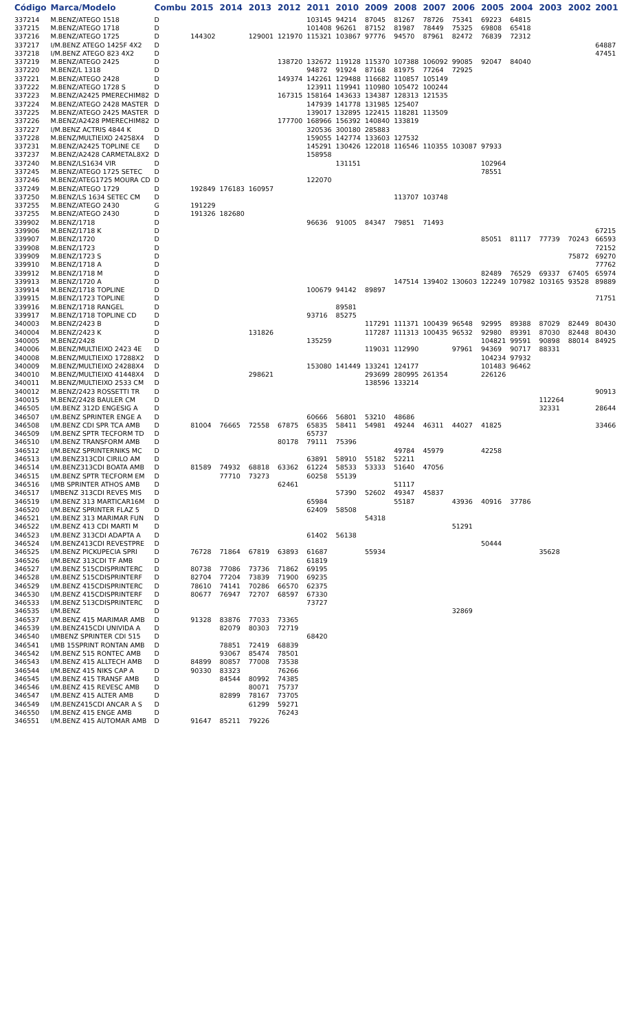| Código | Marca/Modelo | Combu | 2015 | 2014 | 2013 | 2012 | 2011 | 2010 | 2009 | 2008 | 2007 | 2006 | 2005 | 2004 | 2003 | 2002 | 2001 |
| --- | --- | --- | --- | --- | --- | --- | --- | --- | --- | --- | --- | --- | --- | --- | --- | --- | --- |
| 337214 | M.BENZ/ATEGO 1518 | D | | | | | 103145 | 94214 | 87045 | 81267 | 78726 | 75341 | 69223 | 64815 | | | |
| 337215 | M.BENZ/ATEGO 1718 | D | | | | | 101408 | 96261 | 87152 | 81987 | 78449 | 75325 | 69808 | 65418 | | | |
| 337216 | M.BENZ/ATEGO 1725 | D | 144302 | | 129001 | 121970 | 115321 | 103867 | 97776 | 94570 | 87961 | 82472 | 76839 | 72312 | | | |
| 337217 | I/M.BENZ ATEGO 1425F 4X2 | D | | | | | | | | | | | | | | | 64887 |
| 337218 | I/M.BENZ ATEGO 823 4X2 | D | | | | | | | | | | | | | | | 47451 |
| 337219 | M.BENZ/ATEGO 2425 | D | | | | 138720 | 132672 | 119128 | 115370 | 107388 | 106092 | 99085 | 92047 | 84040 | | | |
| 337220 | M.BENZ/L 1318 | D | | | | | 94872 | 91924 | 87168 | 81975 | 77264 | 72925 | | | | | |
| 337221 | M.BENZ/ATEGO 2428 | D | | | | 149374 | 142261 | 129488 | 116682 | 110857 | 105149 | | | | | | |
| 337222 | M.BENZ/ATEGO 1728 S | D | | | | | 123911 | 119941 | 110980 | 105472 | 100244 | | | | | | |
| 337223 | M.BENZ/A2425 PMERECHIM82 | D | | | | 167315 | 158164 | 143633 | 134387 | 128313 | 121535 | | | | | | |
| 337224 | M.BENZ/ATEGO 2428 MASTER | D | | | | | 147939 | 141778 | 131985 | 125407 | | | | | | | |
| 337225 | M.BENZ/ATEGO 2425 MASTER | D | | | | | 139017 | 132895 | 122415 | 118281 | 113509 | | | | | | |
| 337226 | M.BENZ/A2428 PMERECHIM82 | D | | | | 177700 | 168966 | 156392 | 140840 | 133819 | | | | | | | |
| 337227 | I/M.BENZ ACTRIS 4844 K | D | | | | | 320536 | 300180 | 285883 | | | | | | | | |
| 337228 | M.BENZ/MULTIEIXO 24258X4 | D | | | | | 159055 | 142774 | 133603 | 127532 | | | | | | | |
| 337231 | M.BENZ/A2425 TOPLINE CE | D | | | | | 145291 | 130426 | 122018 | 116546 | 110355 | 103087 | 97933 | | | | |
| 337237 | M.BENZ/A2428 CARMETAL8X2 | D | | | | | 158958 | | | | | | | | | | |
| 337240 | M.BENZ/LS1634 VIR | D | | | | | | 131151 | | | | | 102964 | | | | |
| 337245 | M.BENZ/ATEGO 1725 SETEC | D | | | | | | | | | | | 78551 | | | | |
| 337246 | M.BENZ/ATEG1725 MOURA CD | D | | | | | 122070 | | | | | | | | | | |
| 337249 | M.BENZ/ATEGO 1729 | D | 192849 | 176183 | 160957 | | | | | | | | | | | | |
| 337250 | M.BENZ/LS 1634 SETEC CM | D | | | | | | | | 113707 | 103748 | | | | | | |
| 337255 | M.BENZ/ATEGO 2430 | G | 191229 | | | | | | | | | | | | | | |
| 337255 | M.BENZ/ATEGO 2430 | D | 191326 | 182680 | | | | | | | | | | | | | |
| 339902 | M.BENZ/1718 | D | | | | | 96636 | 91005 | 84347 | 79851 | 71493 | | | | | | |
| 339906 | M.BENZ/1718 K | D | | | | | | | | | | | | | | | 67215 |
| 339907 | M.BENZ/1720 | D | | | | | | | | | | | 85051 | 81117 | 77739 | 70243 | 66593 |
| 339908 | M.BENZ/1723 | D | | | | | | | | | | | | | | | 72152 |
| 339909 | M.BENZ/1723 S | D | | | | | | | | | | | | | | 75872 | 69270 |
| 339910 | M.BENZ/1718 A | D | | | | | | | | | | | | | | | 77762 |
| 339912 | M.BENZ/1718 M | D | | | | | | | | | | | 82489 | 76529 | 69337 | 67405 | 65974 |
| 339913 | M.BENZ/1720 A | D | | | | | | | | 147514 | 139402 | 130603 | 122249 | 107982 | 103165 | 93528 | 89889 |
| 339914 | M.BENZ/1718 TOPLINE | D | | | | | 100679 | 94142 | 89897 | | | | | | | | |
| 339915 | M.BENZ/1723 TOPLINE | D | | | | | | | | | | | | | | | 71751 |
| 339916 | M.BENZ/1718 RANGEL | D | | | | | | 89581 | | | | | | | | | |
| 339917 | M.BENZ/1718 TOPLINE CD | D | | | | | 93716 | 85275 | | | | | | | | | |
| 340003 | M.BENZ/2423 B | D | | | | | | | 117291 | 111371 | 100439 | 96548 | 92995 | 89388 | 87029 | 82449 | 80430 |
| 340004 | M.BENZ/2423 K | D | | | 131826 | | | | 117287 | 111313 | 100435 | 96532 | 92980 | 89391 | 87030 | 82448 | 80430 |
| 340005 | M.BENZ/2428 | D | | | | | 135259 | | | | | | 104821 | 99591 | 90898 | 88014 | 84925 |
| 340006 | M.BENZ/MULTIEIXO 2423 4E | D | | | | | | | 119031 | 112990 | | 97961 | 94369 | 90717 | 88331 | | |
| 340008 | M.BENZ/MULTIEIXO 17288X2 | D | | | | | | | | | | | 104234 | 97932 | | | |
| 340009 | M.BENZ/MULTIEIXO 24288X4 | D | | | | | 153080 | 141449 | 133241 | 124177 | | | 101483 | 96462 | | | |
| 340010 | M.BENZ/MULTIEIXO 41448X4 | D | | | 298621 | | | | 293699 | 280995 | 261354 | | 226126 | | | | |
| 340011 | M.BENZ/MULTIEIXO 2533 CM | D | | | | | | | 138596 | 133214 | | | | | | | |
| 340012 | M.BENZ/2423 ROSSETTI TR | D | | | | | | | | | | | | | | | 90913 |
| 340015 | M.BENZ/2428 BAULER CM | D | | | | | | | | | | | | | 112264 | | |
| 346505 | I/M.BENZ 312D ENGESIG A | D | | | | | | | | | | | | | 32331 | | 28644 |
| 346507 | I/M.BENZ SPRINTER ENGE A | D | | | | | 60666 | 56801 | 53210 | 48686 | | | | | | | |
| 346508 | I/M.BENZ CDI SPR TCA AMB | D | 81004 | 76665 | 72558 | 67875 | 65835 | 58411 | 54981 | 49244 | 46311 | 44027 | 41825 | | | | 33466 |
| 346509 | I/M.BENZ SPTR TECFORM TD | D | | | | | 65737 | | | | | | | | | | |
| 346510 | I/M.BENZ TRANSFORM AMB | D | | | | 80178 | 79111 | 75396 | | | | | | | | | |
| 346512 | I/M.BENZ SPRINTERNIKS MC | D | | | | | | | | 49784 | 45979 | | 42258 | | | | |
| 346513 | I/M.BENZ313CDI CIRILO AM | D | | | | | 63891 | 58910 | 55182 | 52211 | | | | | | | |
| 346514 | I/M.BENZ313CDI BOATA AMB | D | 81589 | 74932 | 68818 | 63362 | 61224 | 58533 | 53333 | 51640 | 47056 | | | | | | |
| 346515 | I/M.BENZ SPTR TECFORM EM | D | | 77710 | 73273 | | 60258 | 55139 | | | | | | | | | |
| 346516 | I/MB SPRINTER ATHOS AMB | D | | | | 62461 | | | | 51117 | | | | | | | |
| 346517 | I/MBENZ 313CDI REVES MIS | D | | | | | | 57390 | 52602 | 49347 | 45837 | | | | | | |
| 346519 | I/M.BENZ 313 MARTICAR16M | D | | | | | 65984 | | | 55187 | | 43936 | 40916 | 37786 | | | |
| 346520 | I/M.BENZ SPRINTER FLAZ 5 | D | | | | | 62409 | 58508 | | | | | | | | | |
| 346521 | I/M.BENZ 313 MARIMAR FUN | D | | | | | | | 54318 | | | | | | | | |
| 346522 | I/M.BENZ 413 CDI MARTI M | D | | | | | | | | | | 51291 | | | | | |
| 346523 | I/M.BENZ 313CDI ADAPTA A | D | | | | | 61402 | 56138 | | | | | | | | | |
| 346524 | I/M.BENZ413CDI REVESTPRE | D | | | | | | | | | | | 50444 | | | | |
| 346525 | I/M.BENZ PICKUPECIA SPRI | D | 76728 | 71864 | 67819 | 63893 | 61687 | | 55934 | | | | | | 35628 | | |
| 346526 | I/M.BENZ 313CDI TF AMB | D | | | | | 61819 | | | | | | | | | | |
| 346527 | I/M.BENZ 515CDISPRINTERC | D | 80738 | 77086 | 73736 | 71862 | 69195 | | | | | | | | | | |
| 346528 | I/M.BENZ 515CDISPRINTERF | D | 82704 | 77204 | 73839 | 71900 | 69235 | | | | | | | | | | |
| 346529 | I/M.BENZ 415CDISPRINTERC | D | 78610 | 74141 | 70286 | 66570 | 62375 | | | | | | | | | | |
| 346530 | I/M.BENZ 415CDISPRINTERF | D | 80677 | 76947 | 72707 | 68597 | 67330 | | | | | | | | | | |
| 346533 | I/M.BENZ 513CDISPRINTERC | D | | | | | 73727 | | | | | | | | | | |
| 346535 | I/M.BENZ | D | | | | | | | | | | 32869 | | | | | |
| 346537 | I/M.BENZ 415 MARIMAR AMB | D | 91328 | 83876 | 77033 | 73365 | | | | | | | | | | | |
| 346539 | I/M.BENZ415CDI UNIVIDA A | D | | 82079 | 80303 | 72719 | | | | | | | | | | | |
| 346540 | I/MBENZ SPRINTER CDI 515 | D | | | | | 68420 | | | | | | | | | | |
| 346541 | I/MB 15SPRINT RONTAN AMB | D | | 78851 | 72419 | 68839 | | | | | | | | | | | |
| 346542 | I/M.BENZ 515 RONTEC AMB | D | | 93067 | 85474 | 78501 | | | | | | | | | | | |
| 346543 | I/M.BENZ 415 ALLTECH AMB | D | 84899 | 80857 | 77008 | 73538 | | | | | | | | | | | |
| 346544 | I/M.BENZ 415 NIKS CAP A | D | 90330 | 83323 | | 76266 | | | | | | | | | | | |
| 346545 | I/M.BENZ 415 TRANSF AMB | D | | 84544 | 80992 | 74385 | | | | | | | | | | | |
| 346546 | I/M.BENZ 415 REVESC AMB | D | | | 80071 | 75737 | | | | | | | | | | | |
| 346547 | I/M.BENZ 415 ALTER AMB | D | | 82899 | 78167 | 73705 | | | | | | | | | | | |
| 346549 | I/M.BENZ415CDI ANCAR A S | D | | | 61299 | 59271 | | | | | | | | | | | |
| 346550 | I/M.BENZ 415 ENGE AMB | D | | | | 76243 | | | | | | | | | | | |
| 346551 | I/M.BENZ 415 AUTOMAR AMB | D | 91647 | 85211 | 79226 | | | | | | | | | | | | |